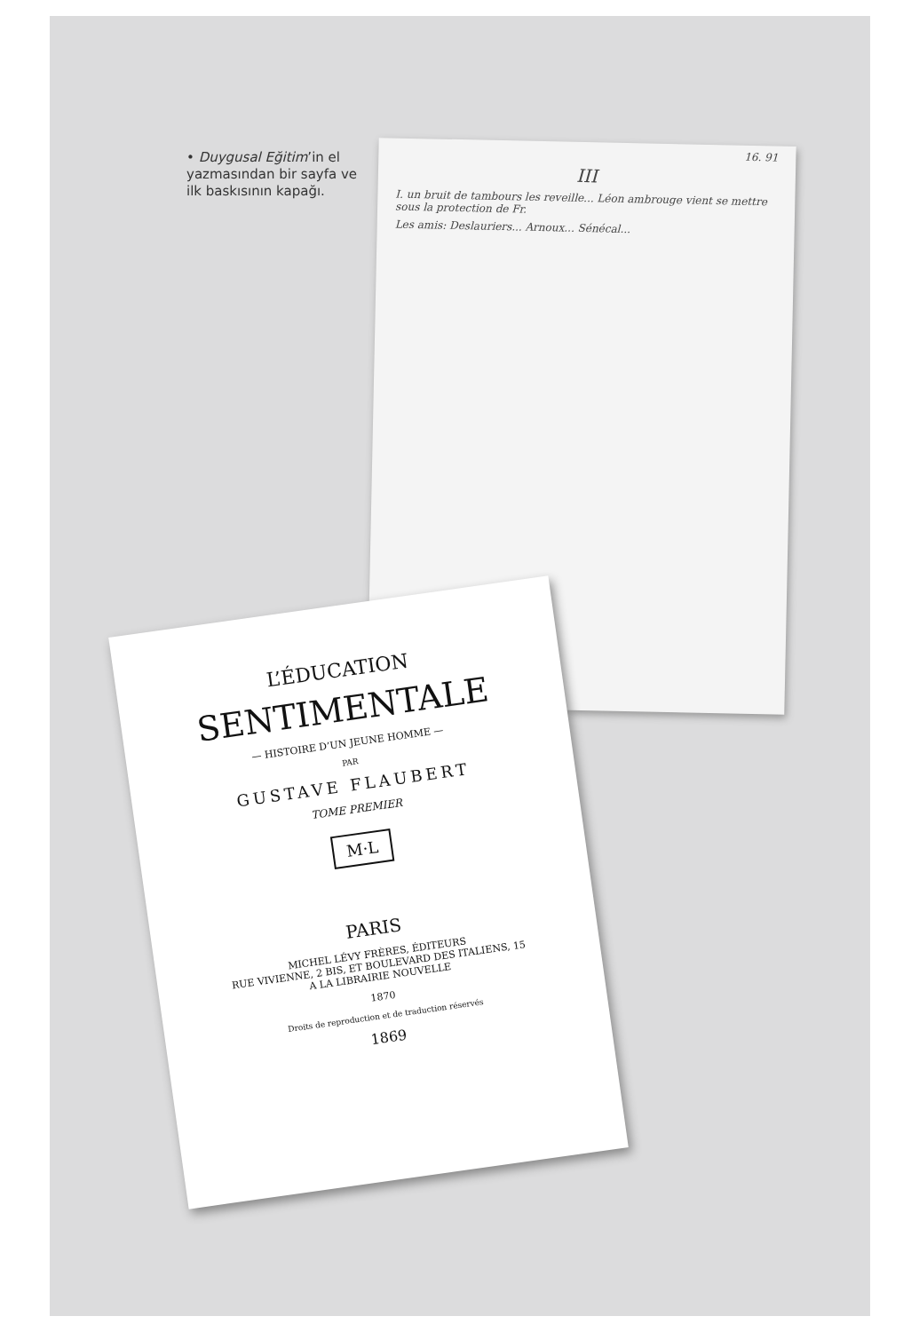• Duygusal Eğitim’in el yazmasından bir sayfa ve ilk baskısının kapağı.
16. 91
III
I. un bruit de tambours les reveille... Léon ambrouge vient se mettre sous la protection de Fr.
Les amis: Deslauriers... Arnoux... Sénécal...
L’ÉDUCATION
SENTIMENTALE
— HISTOIRE D’UN JEUNE HOMME —
PAR
GUSTAVE FLAUBERT
TOME PREMIER
M·L
PARIS
MICHEL LÉVY FRÈRES, ÉDITEURS
RUE VIVIENNE, 2 BIS, ET BOULEVARD DES ITALIENS, 15
A LA LIBRAIRIE NOUVELLE
1870
Droits de reproduction et de traduction réservés
1869